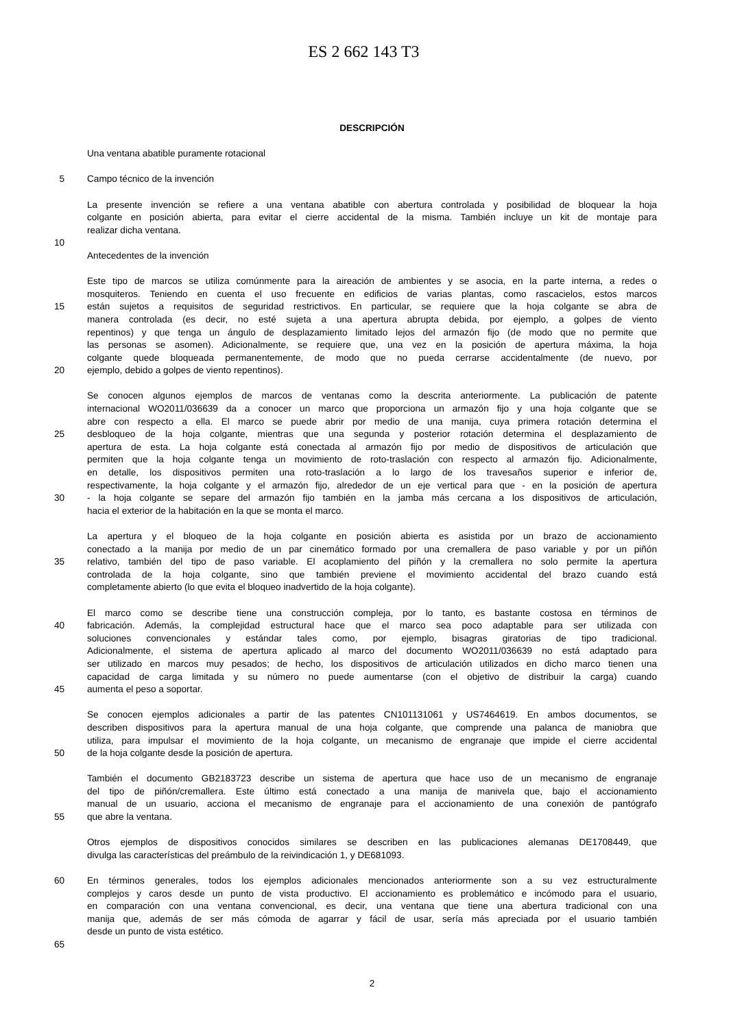ES 2 662 143 T3
DESCRIPCIÓN
Una ventana abatible puramente rotacional
5 Campo técnico de la invención
La presente invención se refiere a una ventana abatible con abertura controlada y posibilidad de bloquear la hoja
colgante en posición abierta, para evitar el cierre accidental de la misma. También incluye un kit de montaje para
realizar dicha ventana.
10
Antecedentes de la invención
Este tipo de marcos se utiliza comúnmente para la aireación de ambientes y se asocia, en la parte interna, a redes o
mosquiteros. Teniendo en cuenta el uso frecuente en edificios de varias plantas, como rascacielos, estos marcos
15 están sujetos a requisitos de seguridad restrictivos. En particular, se requiere que la hoja colgante se abra de
manera controlada (es decir, no esté sujeta a una apertura abrupta debida, por ejemplo, a golpes de viento
repentinos) y que tenga un ángulo de desplazamiento limitado lejos del armazón fijo (de modo que no permite que
las personas se asomen). Adicionalmente, se requiere que, una vez en la posición de apertura máxima, la hoja
colgante quede bloqueada permanentemente, de modo que no pueda cerrarse accidentalmente (de nuevo, por
20 ejemplo, debido a golpes de viento repentinos).
Se conocen algunos ejemplos de marcos de ventanas como la descrita anteriormente. La publicación de patente
internacional WO2011/036639 da a conocer un marco que proporciona un armazón fijo y una hoja colgante que se
abre con respecto a ella. El marco se puede abrir por medio de una manija, cuya primera rotación determina el
25 desbloqueo de la hoja colgante, mientras que una segunda y posterior rotación determina el desplazamiento de
apertura de esta. La hoja colgante está conectada al armazón fijo por medio de dispositivos de articulación que
permiten que la hoja colgante tenga un movimiento de roto-traslación con respecto al armazón fijo. Adicionalmente,
en detalle, los dispositivos permiten una roto-traslación a lo largo de los travesaños superior e inferior de,
respectivamente, la hoja colgante y el armazón fijo, alrededor de un eje vertical para que - en la posición de apertura
30 - la hoja colgante se separe del armazón fijo también en la jamba más cercana a los dispositivos de articulación,
hacia el exterior de la habitación en la que se monta el marco.
La apertura y el bloqueo de la hoja colgante en posición abierta es asistida por un brazo de accionamiento
conectado a la manija por medio de un par cinemático formado por una cremallera de paso variable y por un piñón
35 relativo, también del tipo de paso variable. El acoplamiento del piñón y la cremallera no solo permite la apertura
controlada de la hoja colgante, sino que también previene el movimiento accidental del brazo cuando está
completamente abierto (lo que evita el bloqueo inadvertido de la hoja colgante).
El marco como se describe tiene una construcción compleja, por lo tanto, es bastante costosa en términos de
40 fabricación. Además, la complejidad estructural hace que el marco sea poco adaptable para ser utilizada con
soluciones convencionales y estándar tales como, por ejemplo, bisagras giratorias de tipo tradicional.
Adicionalmente, el sistema de apertura aplicado al marco del documento WO2011/036639 no está adaptado para
ser utilizado en marcos muy pesados; de hecho, los dispositivos de articulación utilizados en dicho marco tienen una
capacidad de carga limitada y su número no puede aumentarse (con el objetivo de distribuir la carga) cuando
45 aumenta el peso a soportar.
Se conocen ejemplos adicionales a partir de las patentes CN101131061 y US7464619. En ambos documentos, se
describen dispositivos para la apertura manual de una hoja colgante, que comprende una palanca de maniobra que
utiliza, para impulsar el movimiento de la hoja colgante, un mecanismo de engranaje que impide el cierre accidental
50 de la hoja colgante desde la posición de apertura.
También el documento GB2183723 describe un sistema de apertura que hace uso de un mecanismo de engranaje
del tipo de piñón/cremallera. Este último está conectado a una manija de manivela que, bajo el accionamiento
manual de un usuario, acciona el mecanismo de engranaje para el accionamiento de una conexión de pantógrafo
55 que abre la ventana.
Otros ejemplos de dispositivos conocidos similares se describen en las publicaciones alemanas DE1708449, que
divulga las características del preámbulo de la reivindicación 1, y DE681093.
60 En términos generales, todos los ejemplos adicionales mencionados anteriormente son a su vez estructuralmente
complejos y caros desde un punto de vista productivo. El accionamiento es problemático e incómodo para el usuario,
en comparación con una ventana convencional, es decir, una ventana que tiene una abertura tradicional con una
manija que, además de ser más cómoda de agarrar y fácil de usar, sería más apreciada por el usuario también
desde un punto de vista estético.
65
2